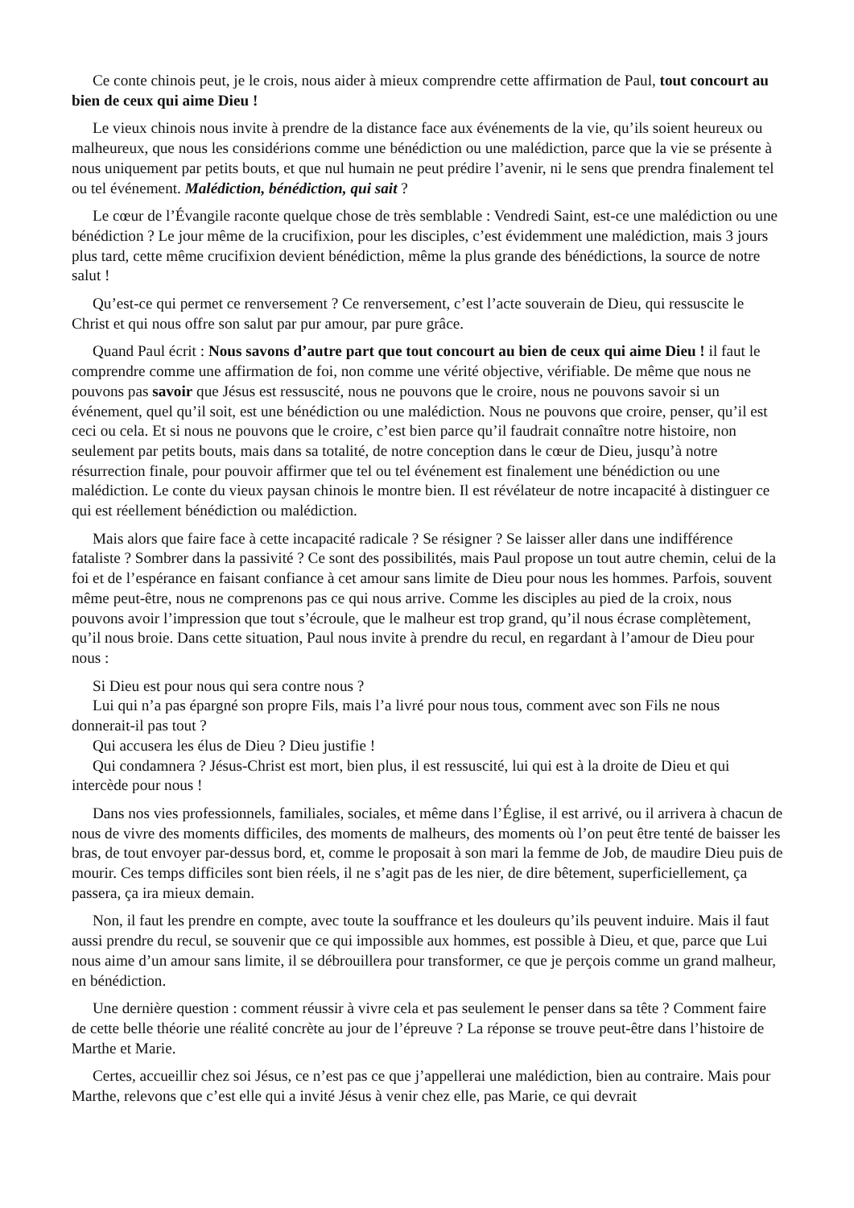Ce conte chinois peut, je le crois, nous aider à mieux comprendre cette affirmation de Paul, tout concourt au bien de ceux qui aime Dieu !
Le vieux chinois nous invite à prendre de la distance face aux événements de la vie, qu’ils soient heureux ou malheureux, que nous les considérions comme une bénédiction ou une malédiction, parce que la vie se présente à nous uniquement par petits bouts, et que nul humain ne peut prédire l’avenir, ni le sens que prendra finalement tel ou tel événement. Malédiction, bénédiction, qui sait ?
Le cœur de l’Évangile raconte quelque chose de très semblable : Vendredi Saint, est-ce une malédiction ou une bénédiction ? Le jour même de la crucifixion, pour les disciples, c’est évidemment une malédiction, mais 3 jours plus tard, cette même crucifixion devient bénédiction, même la plus grande des bénédictions, la source de notre salut !
Qu’est-ce qui permet ce renversement ? Ce renversement, c’est l’acte souverain de Dieu, qui ressuscite le Christ et qui nous offre son salut par pur amour, par pure grâce.
Quand Paul écrit : Nous savons d’autre part que tout concourt au bien de ceux qui aime Dieu ! il faut le comprendre comme une affirmation de foi, non comme une vérité objective, vérifiable. De même que nous ne pouvons pas savoir que Jésus est ressuscité, nous ne pouvons que le croire, nous ne pouvons savoir si un événement, quel qu’il soit, est une bénédiction ou une malédiction. Nous ne pouvons que croire, penser, qu’il est ceci ou cela. Et si nous ne pouvons que le croire, c’est bien parce qu’il faudrait connaître notre histoire, non seulement par petits bouts, mais dans sa totalité, de notre conception dans le cœur de Dieu, jusqu’à notre résurrection finale, pour pouvoir affirmer que tel ou tel événement est finalement une bénédiction ou une malédiction. Le conte du vieux paysan chinois le montre bien. Il est révélateur de notre incapacité à distinguer ce qui est réellement bénédiction ou malédiction.
Mais alors que faire face à cette incapacité radicale ? Se résigner ? Se laisser aller dans une indifférence fataliste ? Sombrer dans la passivité ? Ce sont des possibilités, mais Paul propose un tout autre chemin, celui de la foi et de l’espérance en faisant confiance à cet amour sans limite de Dieu pour nous les hommes. Parfois, souvent même peut-être, nous ne comprenons pas ce qui nous arrive. Comme les disciples au pied de la croix, nous pouvons avoir l’impression que tout s’écroule, que le malheur est trop grand, qu’il nous écrase complètement, qu’il nous broie. Dans cette situation, Paul nous invite à prendre du recul, en regardant à l’amour de Dieu pour nous :
Si Dieu est pour nous qui sera contre nous ?
Lui qui n’a pas épargné son propre Fils, mais l’a livré pour nous tous, comment avec son Fils ne nous donnerait-il pas tout ?
Qui accusera les élus de Dieu ? Dieu justifie !
Qui condamnera ? Jésus-Christ est mort, bien plus, il est ressuscité, lui qui est à la droite de Dieu et qui intercède pour nous !
Dans nos vies professionnels, familiales, sociales, et même dans l’Église, il est arrivé, ou il arrivera à chacun de nous de vivre des moments difficiles, des moments de malheurs, des moments où l’on peut être tenté de baisser les bras, de tout envoyer par-dessus bord, et, comme le proposait à son mari la femme de Job, de maudire Dieu puis de mourir. Ces temps difficiles sont bien réels, il ne s’agit pas de les nier, de dire bêtement, superficiellement, ça passera, ça ira mieux demain.
Non, il faut les prendre en compte, avec toute la souffrance et les douleurs qu’ils peuvent induire. Mais il faut aussi prendre du recul, se souvenir que ce qui impossible aux hommes, est possible à Dieu, et que, parce que Lui nous aime d’un amour sans limite, il se débrouillera pour transformer, ce que je perçois comme un grand malheur, en bénédiction.
Une dernière question : comment réussir à vivre cela et pas seulement le penser dans sa tête ? Comment faire de cette belle théorie une réalité concrète au jour de l’épreuve ? La réponse se trouve peut-être dans l’histoire de Marthe et Marie.
Certes, accueillir chez soi Jésus, ce n’est pas ce que j’appellerai une malédiction, bien au contraire. Mais pour Marthe, relevons que c’est elle qui a invité Jésus à venir chez elle, pas Marie, ce qui devrait